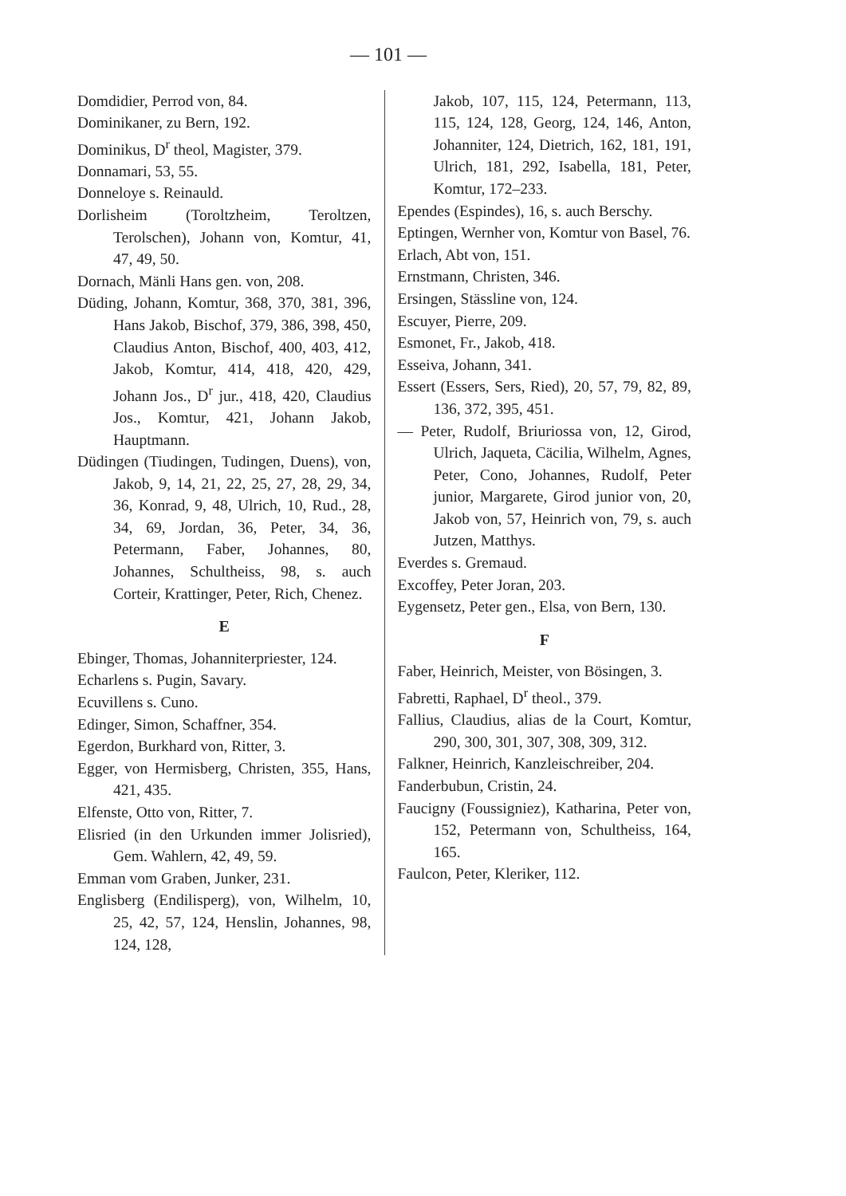— 101 —
Domdidier, Perrod von, 84.
Dominikaner, zu Bern, 192.
Dominikus, D<sup>r</sup> theol, Magister, 379.
Donnamari, 53, 55.
Donneloye s. Reinauld.
Dorlisheim (Toroltzheim, Teroltzen, Terolschen), Johann von, Komtur, 41, 47, 49, 50.
Dornach, Mänli Hans gen. von, 208.
Düding, Johann, Komtur, 368, 370, 381, 396, Hans Jakob, Bischof, 379, 386, 398, 450, Claudius Anton, Bischof, 400, 403, 412, Jakob, Komtur, 414, 418, 420, 429, Johann Jos., D<sup>r</sup> jur., 418, 420, Claudius Jos., Komtur, 421, Johann Jakob, Hauptmann.
Düdingen (Tiudingen, Tudingen, Duens), von, Jakob, 9, 14, 21, 22, 25, 27, 28, 29, 34, 36, Konrad, 9, 48, Ulrich, 10, Rud., 28, 34, 69, Jordan, 36, Peter, 34, 36, Petermann, Faber, Johannes, 80, Johannes, Schultheiss, 98, s. auch Corteir, Krattinger, Peter, Rich, Chenez.
E
Ebinger, Thomas, Johanniterpriester, 124.
Echarlens s. Pugin, Savary.
Ecuvillens s. Cuno.
Edinger, Simon, Schaffner, 354.
Egerdon, Burkhard von, Ritter, 3.
Egger, von Hermisberg, Christen, 355, Hans, 421, 435.
Elfenste, Otto von, Ritter, 7.
Elisried (in den Urkunden immer Jolisried), Gem. Wahlern, 42, 49, 59.
Emman vom Graben, Junker, 231.
Englisberg (Endilisperg), von, Wilhelm, 10, 25, 42, 57, 124, Henslin, Johannes, 98, 124, 128,
Jakob, 107, 115, 124, Petermann, 113, 115, 124, 128, Georg, 124, 146, Anton, Johanniter, 124, Dietrich, 162, 181, 191, Ulrich, 181, 292, Isabella, 181, Peter, Komtur, 172–233.
Ependes (Espindes), 16, s. auch Berschy.
Eptingen, Wernher von, Komtur von Basel, 76.
Erlach, Abt von, 151.
Ernstmann, Christen, 346.
Ersingen, Stässline von, 124.
Escuyer, Pierre, 209.
Esmonet, Fr., Jakob, 418.
Esseiva, Johann, 341.
Essert (Essers, Sers, Ried), 20, 57, 79, 82, 89, 136, 372, 395, 451.
— Peter, Rudolf, Briuriossa von, 12, Girod, Ulrich, Jaqueta, Cäcilia, Wilhelm, Agnes, Peter, Cono, Johannes, Rudolf, Peter junior, Margarete, Girod junior von, 20, Jakob von, 57, Heinrich von, 79, s. auch Jutzen, Matthys.
Everdes s. Gremaud.
Excoffey, Peter Joran, 203.
Eygensetz, Peter gen., Elsa, von Bern, 130.
F
Faber, Heinrich, Meister, von Bösingen, 3.
Fabretti, Raphael, D<sup>r</sup> theol., 379.
Fallius, Claudius, alias de la Court, Komtur, 290, 300, 301, 307, 308, 309, 312.
Falkner, Heinrich, Kanzleischreiber, 204.
Fanderbubun, Cristin, 24.
Faucigny (Foussigniez), Katharina, Peter von, 152, Petermann von, Schultheiss, 164, 165.
Faulcon, Peter, Kleriker, 112.